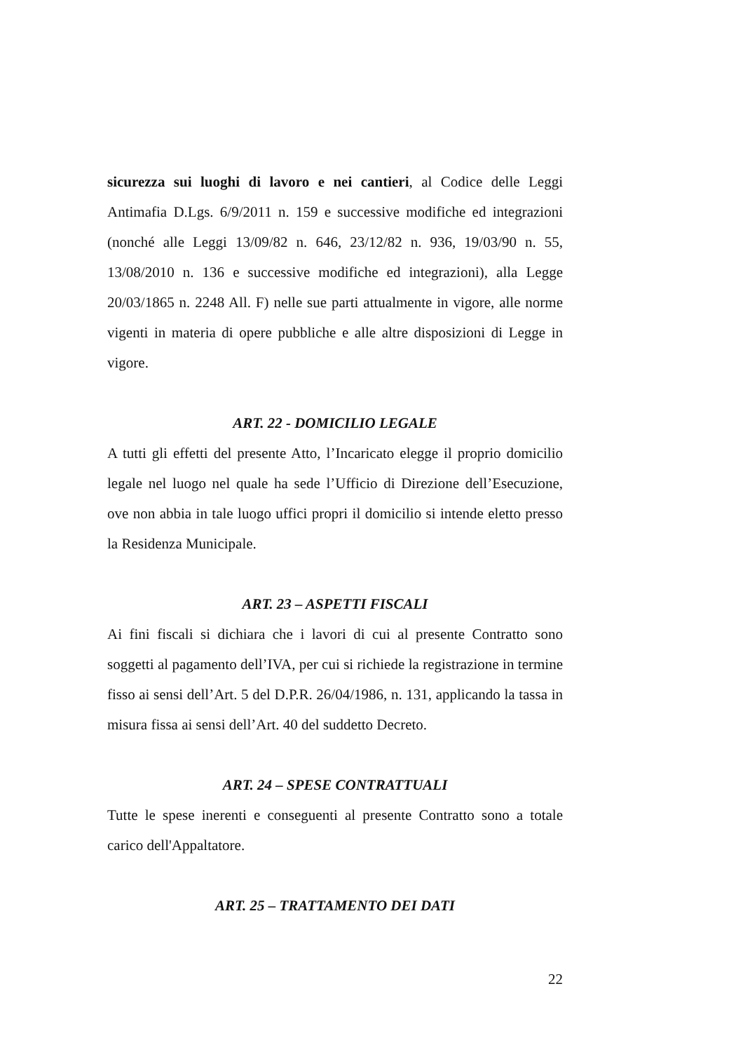sicurezza sui luoghi di lavoro e nei cantieri, al Codice delle Leggi Antimafia D.Lgs. 6/9/2011 n. 159 e successive modifiche ed integrazioni (nonché alle Leggi 13/09/82 n. 646, 23/12/82 n. 936, 19/03/90 n. 55, 13/08/2010 n. 136 e successive modifiche ed integrazioni), alla Legge 20/03/1865 n. 2248 All. F) nelle sue parti attualmente in vigore, alle norme vigenti in materia di opere pubbliche e alle altre disposizioni di Legge in vigore.
ART. 22 - DOMICILIO LEGALE
A tutti gli effetti del presente Atto, l’Incaricato elegge il proprio domicilio legale nel luogo nel quale ha sede l’Ufficio di Direzione dell’Esecuzione, ove non abbia in tale luogo uffici propri il domicilio si intende eletto presso la Residenza Municipale.
ART. 23 – ASPETTI FISCALI
Ai fini fiscali si dichiara che i lavori di cui al presente Contratto sono soggetti al pagamento dell’IVA, per cui si richiede la registrazione in termine fisso ai sensi dell’Art. 5 del D.P.R. 26/04/1986, n. 131, applicando la tassa in misura fissa ai sensi dell’Art. 40 del suddetto Decreto.
ART. 24 – SPESE CONTRATTUALI
Tutte le spese inerenti e conseguenti al presente Contratto sono a totale carico dell'Appaltatore.
ART. 25 – TRATTAMENTO DEI DATI
22